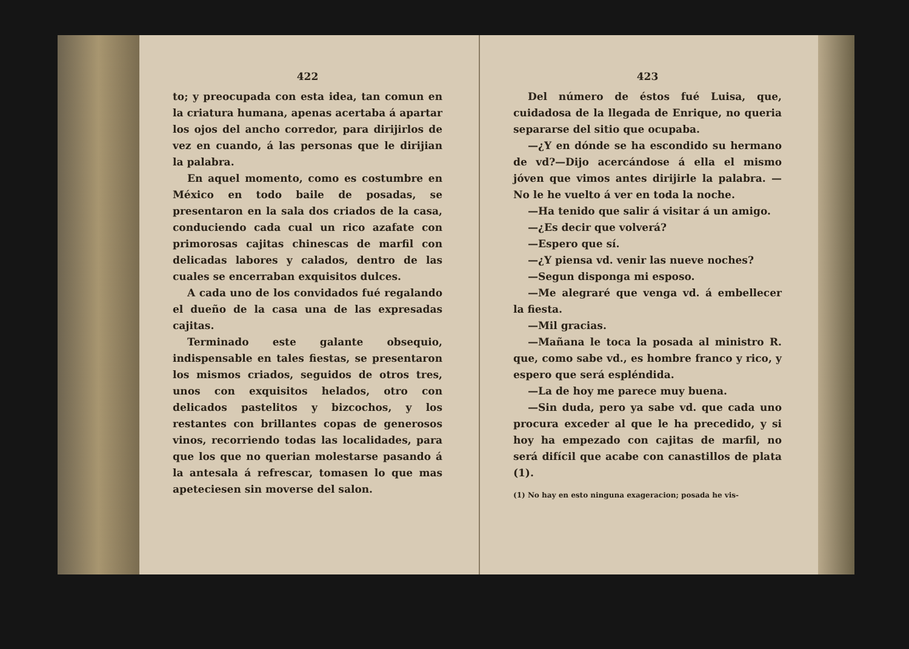422
to; y preocupada con esta idea, tan comun en la criatura humana, apenas acertaba á apartar los ojos del ancho corredor, para dirijirlos de vez en cuando, á las personas que le dirijian la palabra.
En aquel momento, como es costumbre en México en todo baile de posadas, se presentaron en la sala dos criados de la casa, conduciendo cada cual un rico azafate con primorosas cajitas chinescas de marfil con delicadas labores y calados, dentro de las cuales se encerraban exquisitos dulces.
A cada uno de los convidados fué regalando el dueño de la casa una de las expresadas cajitas.
Terminado este galante obsequio, indispensable en tales fiestas, se presentaron los mismos criados, seguidos de otros tres, unos con exquisitos helados, otro con delicados pastelitos y bizcochos, y los restantes con brillantes copas de generosos vinos, recorriendo todas las localidades, para que los que no querian molestarse pasando á la antesala á refrescar, tomasen lo que mas apeteciesen sin moverse del salon.
423
Del número de éstos fué Luisa, que, cuidadosa de la llegada de Enrique, no queria separarse del sitio que ocupaba.
—¿Y en dónde se ha escondido su hermano de vd?—Dijo acercándose á ella el mismo jóven que vimos antes dirijirle la palabra. —No le he vuelto á ver en toda la noche.
—Ha tenido que salir á visitar á un amigo.
—¿Es decir que volverá?
—Espero que sí.
—¿Y piensa vd. venir las nueve noches?
—Segun disponga mi esposo.
—Me alegraré que venga vd. á embellecer la fiesta.
—Mil gracias.
—Mañana le toca la posada al ministro R. que, como sabe vd., es hombre franco y rico, y espero que será espléndida.
—La de hoy me parece muy buena.
—Sin duda, pero ya sabe vd. que cada uno procura exceder al que le ha precedido, y si hoy ha empezado con cajitas de marfil, no será difícil que acabe con canastillos de plata (1).
(1) No hay en esto ninguna exageracion; posada he vis-